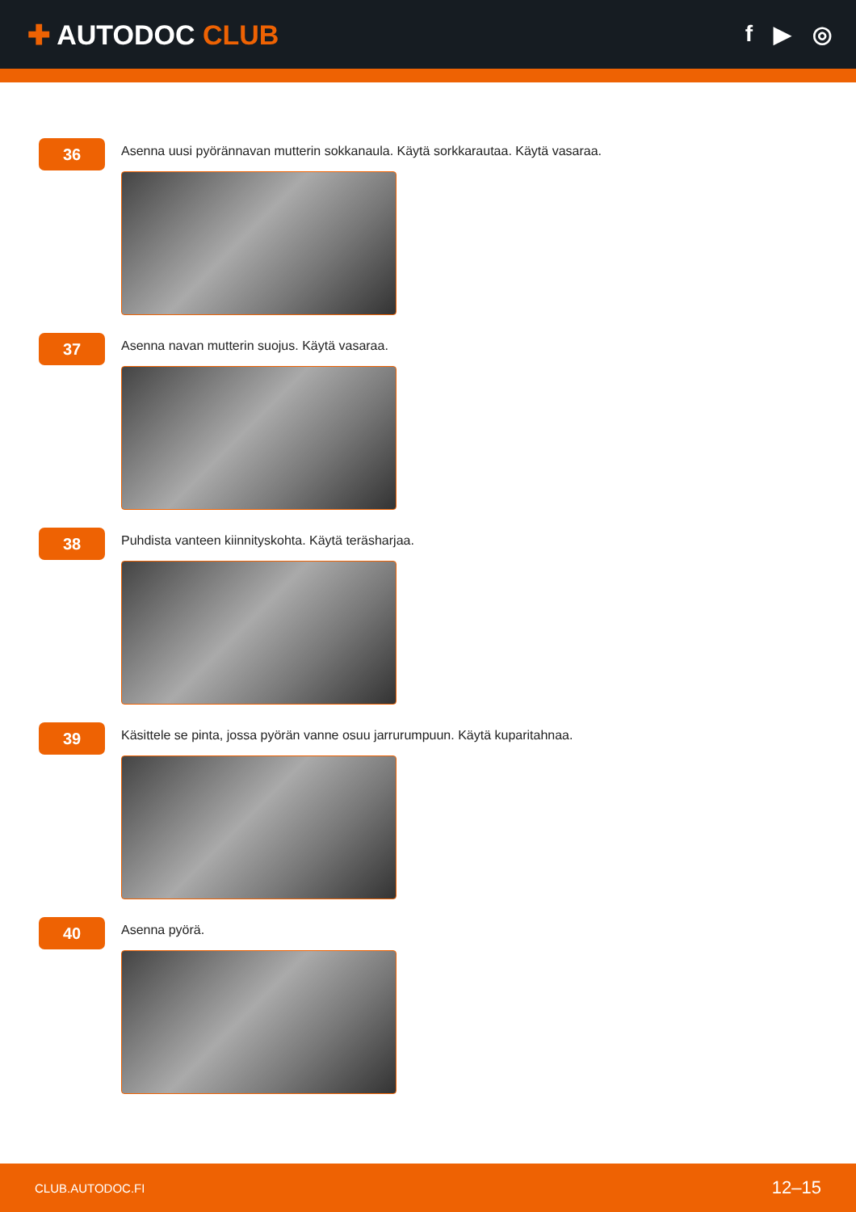✚ AUTODOC CLUB
f ▶ ◎
36
Asenna uusi pyörännavan mutterin sokkanaula. Käytä sorkkarautaa. Käytä vasaraa.
37
Asenna navan mutterin suojus. Käytä vasaraa.
38
Puhdista vanteen kiinnityskohta. Käytä teräsharjaa.
39
Käsittele se pinta, jossa pyörän vanne osuu jarrurumpuun. Käytä kuparitahnaa.
40
Asenna pyörä.
CLUB.AUTODOC.FI 12–15